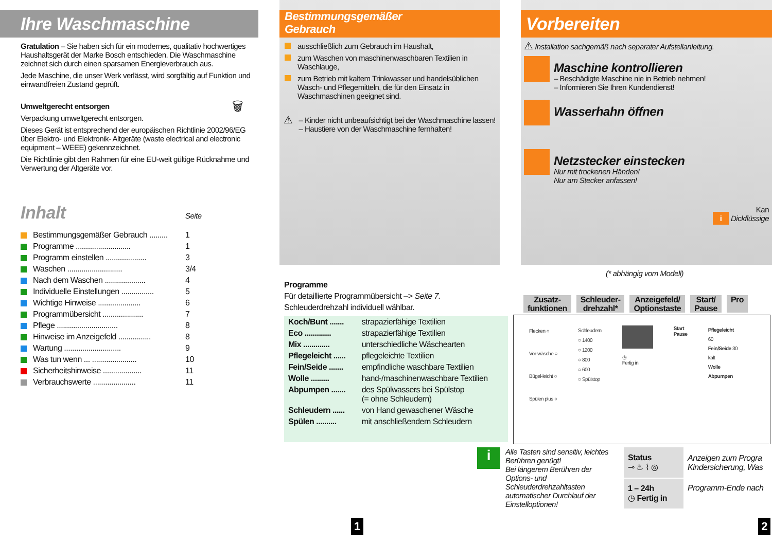Ihre Waschmaschine
Gratulation – Sie haben sich für ein modernes, qualitativ hochwertiges Haushaltsgerät der Marke Bosch entschieden. Die Waschmaschine zeichnet sich durch einen sparsamen Energieverbrauch aus.
Jede Maschine, die unser Werk verlässt, wird sorgfältig auf Funktion und einwandfreien Zustand geprüft.
Umweltgerecht entsorgen 🗑
Verpackung umweltgerecht entsorgen.
Dieses Gerät ist entsprechend der europäischen Richtlinie 2002/96/EG über Elektro- und Elektronik- Altgeräte (waste electrical and electronic equipment – WEEE) gekennzeichnet.
Die Richtlinie gibt den Rahmen für eine EU-weit gültige Rücknahme und Verwertung der Altgeräte vor.
Inhalt Seite
Bestimmungsgemäßer Gebrauch ......... 1
Programme ........................... 1
Programm einstellen .................... 3
Waschen ........................... 3/4
Nach dem Waschen .................... 4
Individuelle Einstellungen ................ 5
Wichtige Hinweise ..................... 6
Programmübersicht .................... 7
Pflege .............................. 8
Hinweise im Anzeigefeld ................ 8
Wartung ............................ 9
Was tun wenn ... ...................... 10
Sicherheitshinweise ................... 11
Verbrauchswerte ..................... 11
Bestimmungsgemäßer
Gebrauch
ausschließlich zum Gebrauch im Haushalt,
zum Waschen von maschinenwaschbaren Textilien in Waschlauge,
zum Betrieb mit kaltem Trinkwasser und handelsüblichen Wasch- und Pflegemitteln, die für den Einsatz in Waschmaschinen geeignet sind.
⚠
– Kinder nicht unbeaufsichtigt bei der Waschmaschine lassen!
– Haustiere von der Waschmaschine fernhalten!
Vorbereiten
⚠ Installation sachgemäß nach separater Aufstellanleitung.
Maschine kontrollieren
– Beschädigte Maschine nie in Betrieb nehmen!
– Informieren Sie Ihren Kundendienst!
Wasserhahn öffnen
Netzstecker einstecken
Nur mit trockenen Händen!
Nur am Stecker anfassen!
Kan
i Dickflüssige
Programme
Für detaillierte Programmübersicht –> Seite 7.
Schleuderdrehzahl individuell wählbar.
| Koch/Bunt ....... | strapazierfähige Textilien |
| Eco ............. | strapazierfähige Textilien |
| Mix ............. | unterschiedliche Wäschearten |
| Pflegeleicht ...... | pflegeleichte Textilien |
| Fein/Seide ....... | empfindliche waschbare Textilien |
| Wolle ......... | hand-/maschinenwaschbare Textilien |
| Abpumpen ....... | des Spülwassers bei Spülstop (= ohne Schleudern) |
| Schleudern ...... | von Hand gewaschener Wäsche |
| Spülen .......... | mit anschließendem Schleudern |
(* abhängig vom Modell)
Zusatz-
funktionen
Schleuder-
drehzahl*
Anzeigefeld/
Optionstaste
Start/
Pause
Pro
Flecken ○
Vor-wäsche ○
Bügel-leicht ○
Spülen plus ○
Schleudern
○ 1400
○ 1200
○ 800
○ 600
○ Spülstop
◷
Fertig in
Start
Pause
Pflegeleicht
60
Fein/Seide 30
kalt
Wolle
Abpumpen
i
Alle Tasten sind sensitiv, leichtes Berühren genügt!
Bei längerem Berühren der Options- und Schleuderdrehzahltasten automatischer Durchlauf der Einstelloptionen!
| Status ⊸ ♨ ⌇ ◎ | Anzeigen zum Progra Kindersicherung, Was |
| 1 – 24h ◷ Fertig in | Programm-Ende nach |
1 2